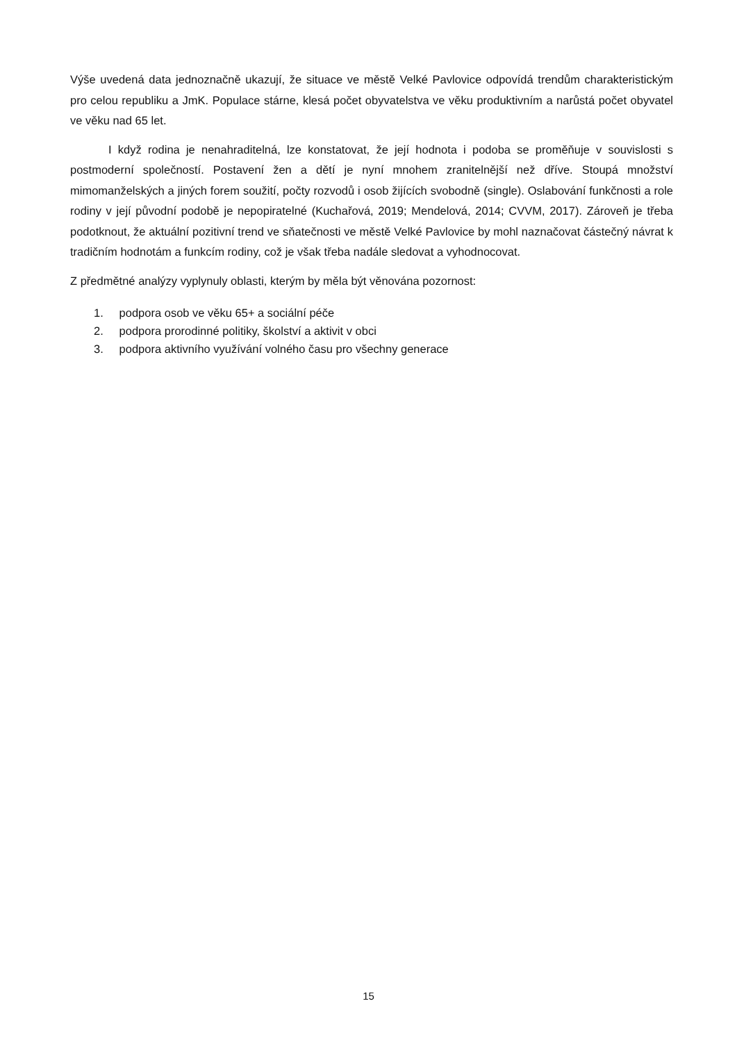Výše uvedená data jednoznačně ukazují, že situace ve městě Velké Pavlovice odpovídá trendům charakteristickým pro celou republiku a JmK. Populace stárne, klesá počet obyvatelstva ve věku produktivním a narůstá počet obyvatel ve věku nad 65 let.
I když rodina je nenahraditelná, lze konstatovat, že její hodnota i podoba se proměňuje v souvislosti s postmoderní společností. Postavení žen a dětí je nyní mnohem zranitelnější než dříve. Stoupá množství mimomanželských a jiných forem soužití, počty rozvodů i osob žijících svobodně (single). Oslabování funkčnosti a role rodiny v její původní podobě je nepopiratelné (Kuchařová, 2019; Mendelová, 2014; CVVM, 2017). Zároveň je třeba podotknout, že aktuální pozitivní trend ve sňatečnosti ve městě Velké Pavlovice by mohl naznačovat částečný návrat k tradičním hodnotám a funkcím rodiny, což je však třeba nadále sledovat a vyhodnocovat.
Z předmětné analýzy vyplynuly oblasti, kterým by měla být věnována pozornost:
1. podpora osob ve věku 65+ a sociální péče
2. podpora prorodinné politiky, školství a aktivit v obci
3. podpora aktivního využívání volného času pro všechny generace
15